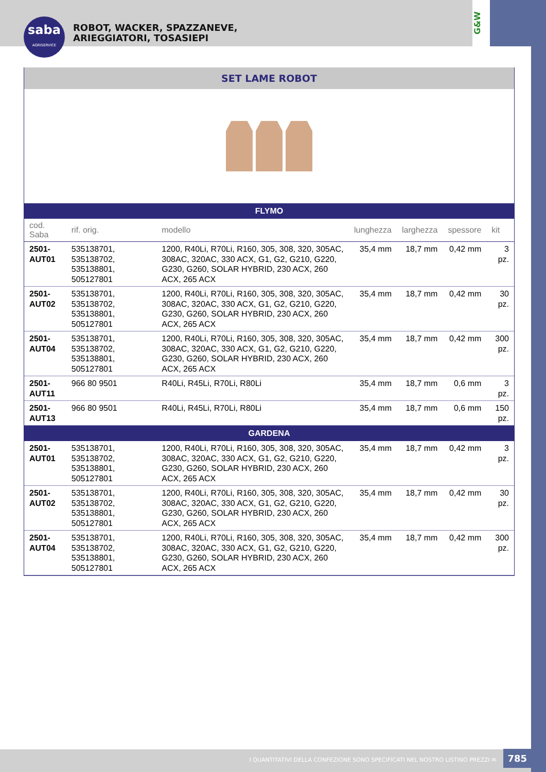saba
AGRISERVICE
ROBOT, WACKER, SPAZZANEVE,
ARIEGGIATORI, TOSASIEPI
G&W
SET LAME ROBOT
| FLYMO | | | | | | |
| --- | --- | --- | --- | --- | --- | --- |
| cod. Saba | rif. orig. | modello | lunghezza | larghezza | spessore | kit |
| 2501-AUT01 | 535138701, 535138702, 535138801, 505127801 | 1200, R40Li, R70Li, R160, 305, 308, 320, 305AC, 308AC, 320AC, 330 ACX, G1, G2, G210, G220, G230, G260, SOLAR HYBRID, 230 ACX, 260 ACX, 265 ACX | 35,4 mm | 18,7 mm | 0,42 mm | 3 pz. |
| 2501-AUT02 | 535138701, 535138702, 535138801, 505127801 | 1200, R40Li, R70Li, R160, 305, 308, 320, 305AC, 308AC, 320AC, 330 ACX, G1, G2, G210, G220, G230, G260, SOLAR HYBRID, 230 ACX, 260 ACX, 265 ACX | 35,4 mm | 18,7 mm | 0,42 mm | 30 pz. |
| 2501-AUT04 | 535138701, 535138702, 535138801, 505127801 | 1200, R40Li, R70Li, R160, 305, 308, 320, 305AC, 308AC, 320AC, 330 ACX, G1, G2, G210, G220, G230, G260, SOLAR HYBRID, 230 ACX, 260 ACX, 265 ACX | 35,4 mm | 18,7 mm | 0,42 mm | 300 pz. |
| 2501-AUT11 | 966 80 9501 | R40Li, R45Li, R70Li, R80Li | 35,4 mm | 18,7 mm | 0,6 mm | 3 pz. |
| 2501-AUT13 | 966 80 9501 | R40Li, R45Li, R70Li, R80Li | 35,4 mm | 18,7 mm | 0,6 mm | 150 pz. |
| GARDENA | | | | | | |
| 2501-AUT01 | 535138701, 535138702, 535138801, 505127801 | 1200, R40Li, R70Li, R160, 305, 308, 320, 305AC, 308AC, 320AC, 330 ACX, G1, G2, G210, G220, G230, G260, SOLAR HYBRID, 230 ACX, 260 ACX, 265 ACX | 35,4 mm | 18,7 mm | 0,42 mm | 3 pz. |
| 2501-AUT02 | 535138701, 535138702, 535138801, 505127801 | 1200, R40Li, R70Li, R160, 305, 308, 320, 305AC, 308AC, 320AC, 330 ACX, G1, G2, G210, G220, G230, G260, SOLAR HYBRID, 230 ACX, 260 ACX, 265 ACX | 35,4 mm | 18,7 mm | 0,42 mm | 30 pz. |
| 2501-AUT04 | 535138701, 535138702, 535138801, 505127801 | 1200, R40Li, R70Li, R160, 305, 308, 320, 305AC, 308AC, 320AC, 330 ACX, G1, G2, G210, G220, G230, G260, SOLAR HYBRID, 230 ACX, 260 ACX, 265 ACX | 35,4 mm | 18,7 mm | 0,42 mm | 300 pz. |
I QUANTITATIVI DELLA CONFEZIONE SONO SPECIFICATI NEL NOSTRO LISTINO PREZZI ✉ 785